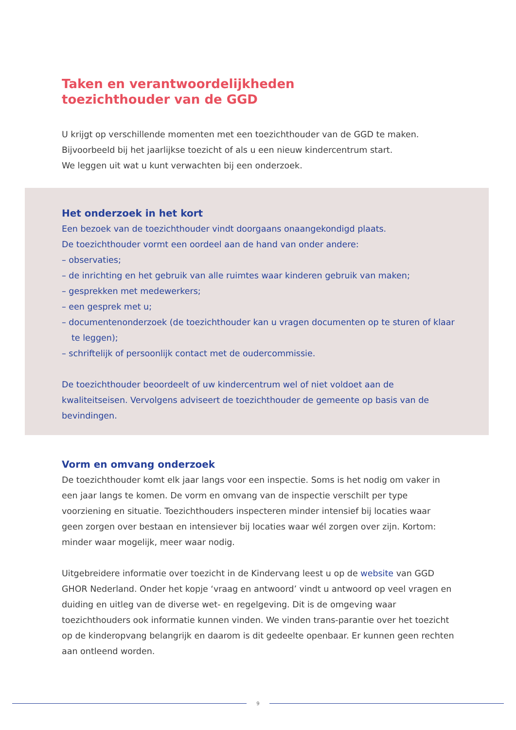Taken en verantwoordelijkheden
toezichthouder van de GGD
U krijgt op verschillende momenten met een toezichthouder van de GGD te maken. Bijvoorbeeld bij het jaarlijkse toezicht of als u een nieuw kindercentrum start.
We leggen uit wat u kunt verwachten bij een onderzoek.
Het onderzoek in het kort
Een bezoek van de toezichthouder vindt doorgaans onaangekondigd plaats.
De toezichthouder vormt een oordeel aan de hand van onder andere:
– observaties;
– de inrichting en het gebruik van alle ruimtes waar kinderen gebruik van maken;
– gesprekken met medewerkers;
– een gesprek met u;
– documentenonderzoek (de toezichthouder kan u vragen documenten op te sturen of klaar te leggen);
– schriftelijk of persoonlijk contact met de oudercommissie.
De toezichthouder beoordeelt of uw kindercentrum wel of niet voldoet aan de kwaliteitseisen. Vervolgens adviseert de toezichthouder de gemeente op basis van de bevindingen.
Vorm en omvang onderzoek
De toezichthouder komt elk jaar langs voor een inspectie. Soms is het nodig om vaker in een jaar langs te komen. De vorm en omvang van de inspectie verschilt per type voorziening en situatie. Toezichthouders inspecteren minder intensief bij locaties waar geen zorgen over bestaan en intensiever bij locaties waar wél zorgen over zijn. Kortom: minder waar mogelijk, meer waar nodig.
Uitgebreidere informatie over toezicht in de Kindervang leest u op de website van GGD GHOR Nederland. Onder het kopje ‘vraag en antwoord’ vindt u antwoord op veel vragen en duiding en uitleg van de diverse wet- en regelgeving. Dit is de omgeving waar toezichthouders ook informatie kunnen vinden. We vinden trans-parantie over het toezicht op de kinderopvang belangrijk en daarom is dit gedeelte openbaar. Er kunnen geen rechten aan ontleend worden.
9